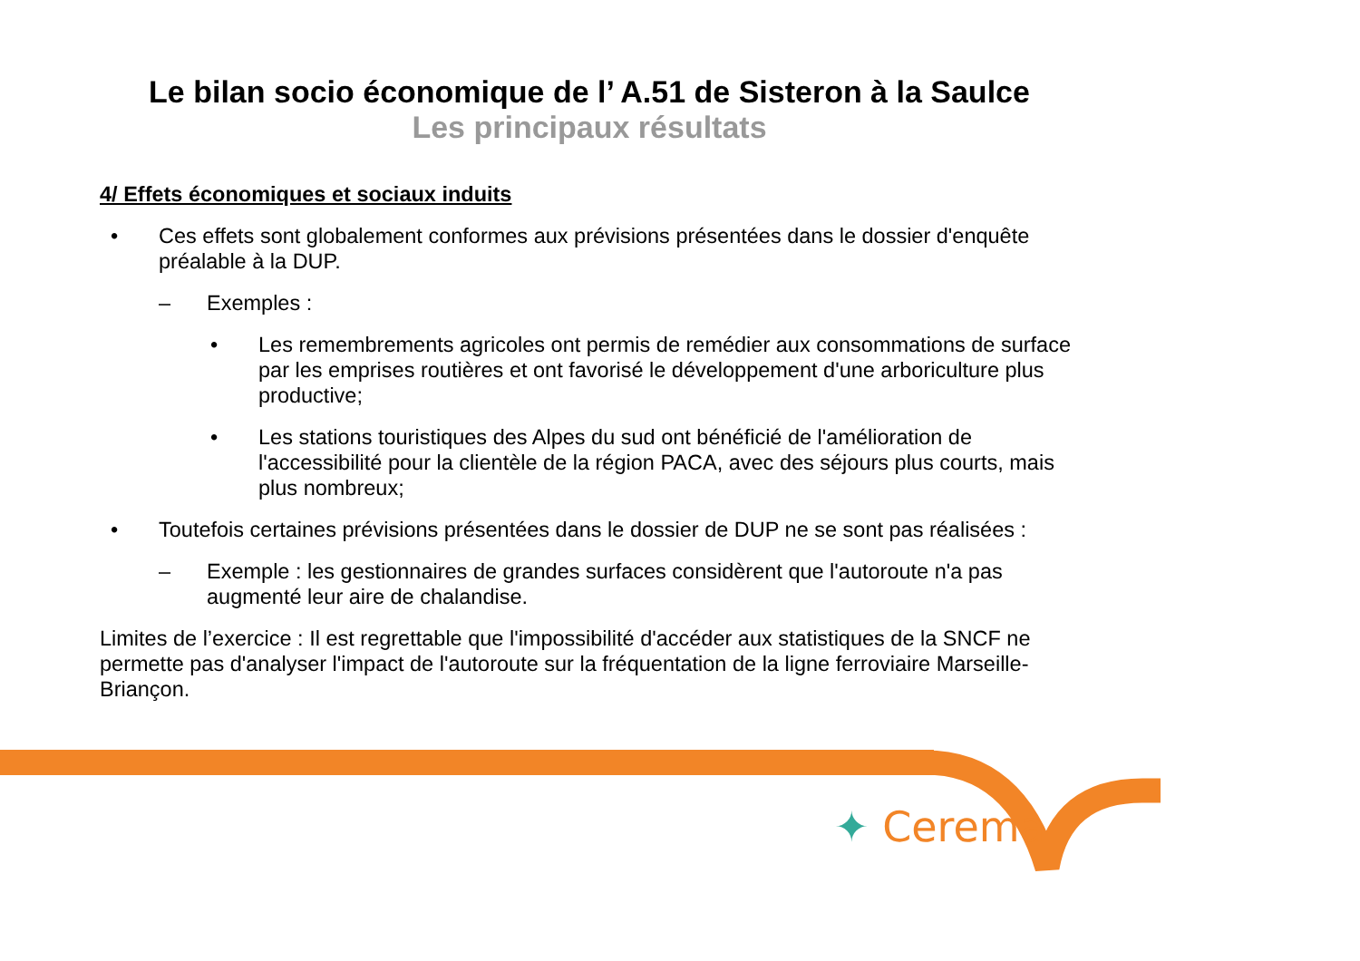Le bilan socio économique de l’ A.51 de Sisteron à la Saulce
Les principaux résultats
4/ Effets économiques et sociaux induits
• Ces effets sont globalement conformes aux prévisions présentées dans le dossier d'enquête préalable à la DUP.
– Exemples :
• Les remembrements agricoles ont permis de remédier aux consommations de surface par les emprises routières et ont favorisé le développement d'une arboriculture plus productive;
• Les stations touristiques des Alpes du sud ont bénéficié de l'amélioration de l'accessibilité pour la clientèle de la région PACA, avec des séjours plus courts, mais plus nombreux;
• Toutefois certaines prévisions présentées dans le dossier de DUP ne se sont pas réalisées :
– Exemple : les gestionnaires de grandes surfaces considèrent que l'autoroute n'a pas augmenté leur aire de chalandise.
Limites de l’exercice : Il est regrettable que l'impossibilité d'accéder aux statistiques de la SNCF ne permette pas d'analyser l'impact de l'autoroute sur la fréquentation de la ligne ferroviaire Marseille-Briançon.
✦ Cerema